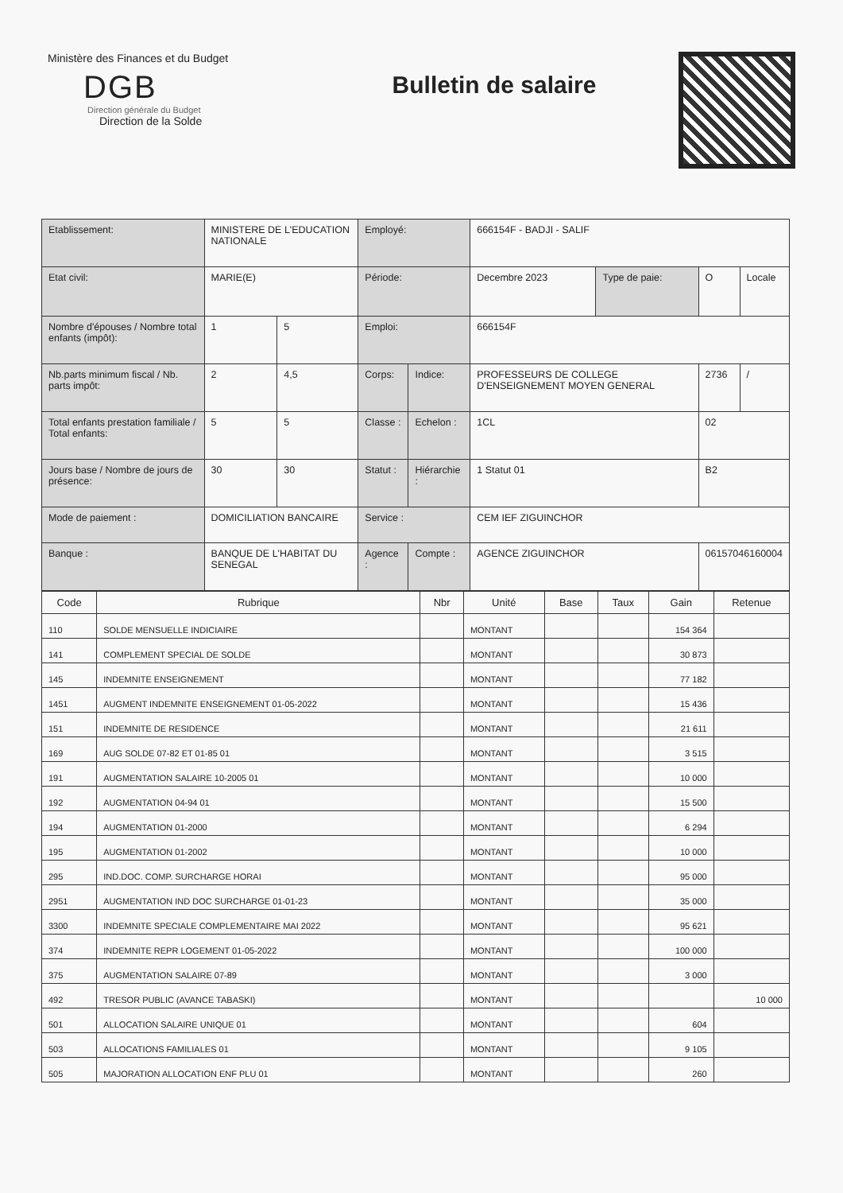Ministère des Finances et du Budget
DGB
Direction générale du Budget
Direction de la Solde
Bulletin de salaire
| Etablissement: | MINISTERE DE L'EDUCATION NATIONALE | | Employé: | | 666154F - BADJI - SALIF | | | |
| Etat civil: | MARIE(E) | | Période: | | Decembre 2023 | Type de paie: | O | Locale |
| Nombre d'épouses / Nombre total enfants (impôt): | 1 | 5 | Emploi: | | 666154F | | | |
| Nb.parts minimum fiscal / Nb. parts impôt: | 2 | 4,5 | Corps: | Indice: | PROFESSEURS DE COLLEGE D'ENSEIGNEMENT MOYEN GENERAL | | 2736 | / |
| Total enfants prestation familiale / Total enfants: | 5 | 5 | Classe : | Echelon : | 1CL | | 02 | |
| Jours base / Nombre de jours de présence: | 30 | 30 | Statut : | Hiérarchie : | 1 Statut 01 | | B2 | |
| Mode de paiement : | DOMICILIATION BANCAIRE | | Service : | | CEM IEF ZIGUINCHOR | | | |
| Banque : | BANQUE DE L'HABITAT DU SENEGAL | | Agence : | Compte : | AGENCE ZIGUINCHOR | | 06157046160004 | |
| Code | Rubrique | Nbr | Unité | Base | Taux | Gain | Retenue |
| --- | --- | --- | --- | --- | --- | --- | --- |
| 110 | SOLDE MENSUELLE INDICIAIRE | | MONTANT | | | 154 364 | |
| 141 | COMPLEMENT SPECIAL DE SOLDE | | MONTANT | | | 30 873 | |
| 145 | INDEMNITE ENSEIGNEMENT | | MONTANT | | | 77 182 | |
| 1451 | AUGMENT INDEMNITE ENSEIGNEMENT 01-05-2022 | | MONTANT | | | 15 436 | |
| 151 | INDEMNITE DE RESIDENCE | | MONTANT | | | 21 611 | |
| 169 | AUG SOLDE 07-82 ET 01-85 01 | | MONTANT | | | 3 515 | |
| 191 | AUGMENTATION SALAIRE 10-2005 01 | | MONTANT | | | 10 000 | |
| 192 | AUGMENTATION 04-94 01 | | MONTANT | | | 15 500 | |
| 194 | AUGMENTATION 01-2000 | | MONTANT | | | 6 294 | |
| 195 | AUGMENTATION 01-2002 | | MONTANT | | | 10 000 | |
| 295 | IND.DOC. COMP. SURCHARGE HORAI | | MONTANT | | | 95 000 | |
| 2951 | AUGMENTATION IND DOC SURCHARGE 01-01-23 | | MONTANT | | | 35 000 | |
| 3300 | INDEMNITE SPECIALE COMPLEMENTAIRE MAI 2022 | | MONTANT | | | 95 621 | |
| 374 | INDEMNITE REPR LOGEMENT 01-05-2022 | | MONTANT | | | 100 000 | |
| 375 | AUGMENTATION SALAIRE 07-89 | | MONTANT | | | 3 000 | |
| 492 | TRESOR PUBLIC (AVANCE TABASKI) | | MONTANT | | | | 10 000 |
| 501 | ALLOCATION SALAIRE UNIQUE 01 | | MONTANT | | | 604 | |
| 503 | ALLOCATIONS FAMILIALES 01 | | MONTANT | | | 9 105 | |
| 505 | MAJORATION ALLOCATION ENF PLU 01 | | MONTANT | | | 260 | |